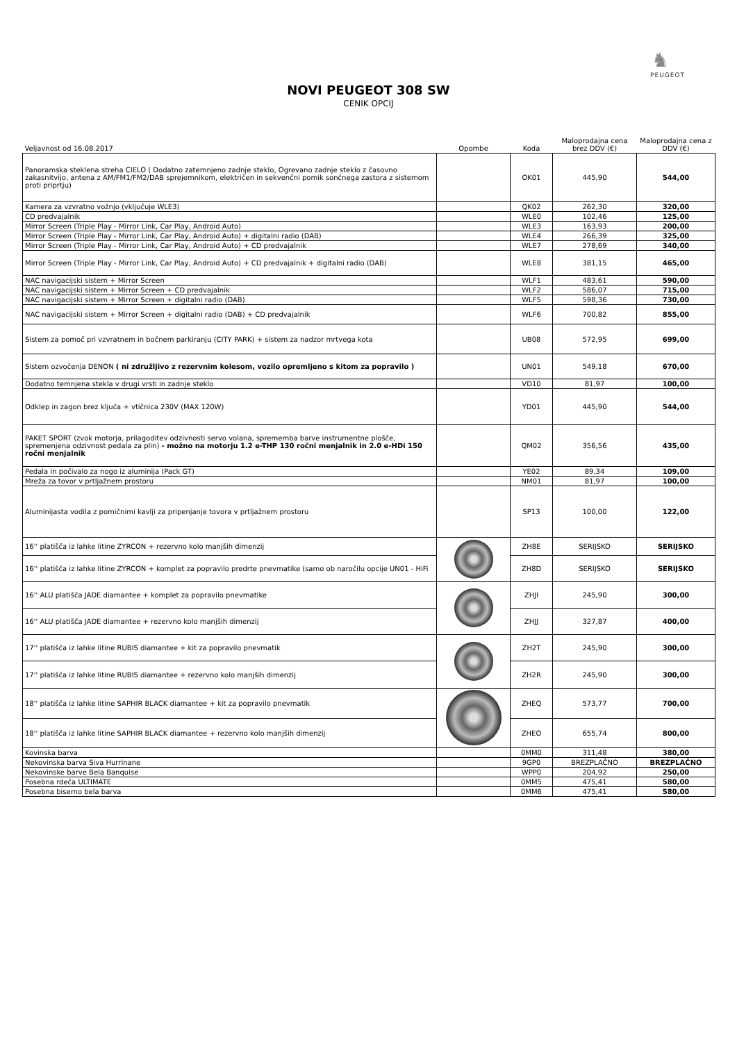♞
PEUGEOT
NOVI PEUGEOT 308 SW
CENIK OPCIJ
| Veljavnost od 16.08.2017 | Opombe | Koda | Maloprodajna cena brez DDV (€) | Maloprodajna cena z DDV (€) |
| --- | --- | --- | --- | --- |
| Panoramska steklena streha CIELO ( Dodatno zatemnjeno zadnje steklo, Ogrevano zadnje steklo z časovno zakasnitvijo, antena z AM/FM1/FM2/DAB sprejemnikom, električen in sekvenčni pomik sončnega zastora z sistemom proti priprtju) | | OK01 | 445,90 | 544,00 |
| Kamera za vzvratno vožnjo (vključuje WLE3) | | QK02 | 262,30 | 320,00 |
| CD predvajalnik | | WLE0 | 102,46 | 125,00 |
| Mirror Screen (Triple Play - Mirror Link, Car Play, Android Auto) | | WLE3 | 163,93 | 200,00 |
| Mirror Screen (Triple Play - Mirror Link, Car Play, Android Auto) + digitalni radio (DAB) | | WLE4 | 266,39 | 325,00 |
| Mirror Screen (Triple Play - Mirror Link, Car Play, Android Auto) + CD predvajalnik | | WLE7 | 278,69 | 340,00 |
| Mirror Screen (Triple Play - Mirror Link, Car Play, Android Auto) + CD predvajalnik + digitalni radio (DAB) | | WLE8 | 381,15 | 465,00 |
| NAC navigacijski sistem + Mirror Screen | | WLF1 | 483,61 | 590,00 |
| NAC navigacijski sistem + Mirror Screen + CD predvajalnik | | WLF2 | 586,07 | 715,00 |
| NAC navigacijski sistem + Mirror Screen + digitalni radio (DAB) | | WLF5 | 598,36 | 730,00 |
| NAC navigacijski sistem + Mirror Screen + digitalni radio (DAB) + CD predvajalnik | | WLF6 | 700,82 | 855,00 |
| Sistem za pomoč pri vzvratnem in bočnem parkiranju (CITY PARK) + sistem za nadzor mrtvega kota | | UB08 | 572,95 | 699,00 |
| Sistem ozvočenja DENON ( ni združljivo z rezervnim kolesom, vozilo opremljeno s kitom za popravilo ) | | UN01 | 549,18 | 670,00 |
| Dodatno temnjena stekla v drugi vrsti in zadnje steklo | | VD10 | 81,97 | 100,00 |
| Odklep in zagon brez ključa + vtičnica 230V (MAX 120W) | | YD01 | 445,90 | 544,00 |
| PAKET SPORT (zvok motorja, prilagoditev odzivnosti servo volana, sprememba barve instrumentne plošče, spremenjena odzivnost pedala za plin) - možno na motorju 1.2 e-THP 130 ročni menjalnik in 2.0 e-HDi 150 ročni menjalnik | | QM02 | 356,56 | 435,00 |
| Pedala in počivalo za nogo iz aluminija (Pack GT) | | YE02 | 89,34 | 109,00 |
| Mreža za tovor v prtljažnem prostoru | | NM01 | 81,97 | 100,00 |
| Aluminijasta vodila z pomičnimi kavlji za pripenjanje tovora v prtljažnem prostoru | | SP13 | 100,00 | 122,00 |
| 16'' platišča iz lahke litine ZYRCON + rezervno kolo manjših dimenzij | | ZH8E | SERIJSKO | SERIJSKO |
| 16'' platišča iz lahke litine ZYRCON + komplet za popravilo predrte pnevmatike (samo ob naročilu opcije UN01 - HiFi | | ZH8D | SERIJSKO | SERIJSKO |
| 16'' ALU platišča JADE diamantee + komplet za popravilo pnevmatike | | ZHJI | 245,90 | 300,00 |
| 16'' ALU platišča JADE diamantee + rezervno kolo manjših dimenzij | | ZHJJ | 327,87 | 400,00 |
| 17'' platišča iz lahke litine RUBIS diamantee + kit za popravilo pnevmatik | | ZH2T | 245,90 | 300,00 |
| 17'' platišča iz lahke litine RUBIS diamantee + rezervno kolo manjših dimenzij | | ZH2R | 245,90 | 300,00 |
| 18'' platišča iz lahke litine SAPHIR BLACK diamantee + kit za popravilo pnevmatik | | ZHEQ | 573,77 | 700,00 |
| 18'' platišča iz lahke litine SAPHIR BLACK diamantee + rezervno kolo manjših dimenzij | | ZHEO | 655,74 | 800,00 |
| Kovinska barva | | 0MM0 | 311,48 | 380,00 |
| Nekovinska barva Siva Hurrinane | | 9GP0 | BREZPLAČNO | BREZPLAČNO |
| Nekovinske barve Bela Banquise | | WPP0 | 204,92 | 250,00 |
| Posebna rdeča ULTIMATE | | 0MM5 | 475,41 | 580,00 |
| Posebna biserno bela barva | | 0MM6 | 475,41 | 580,00 |